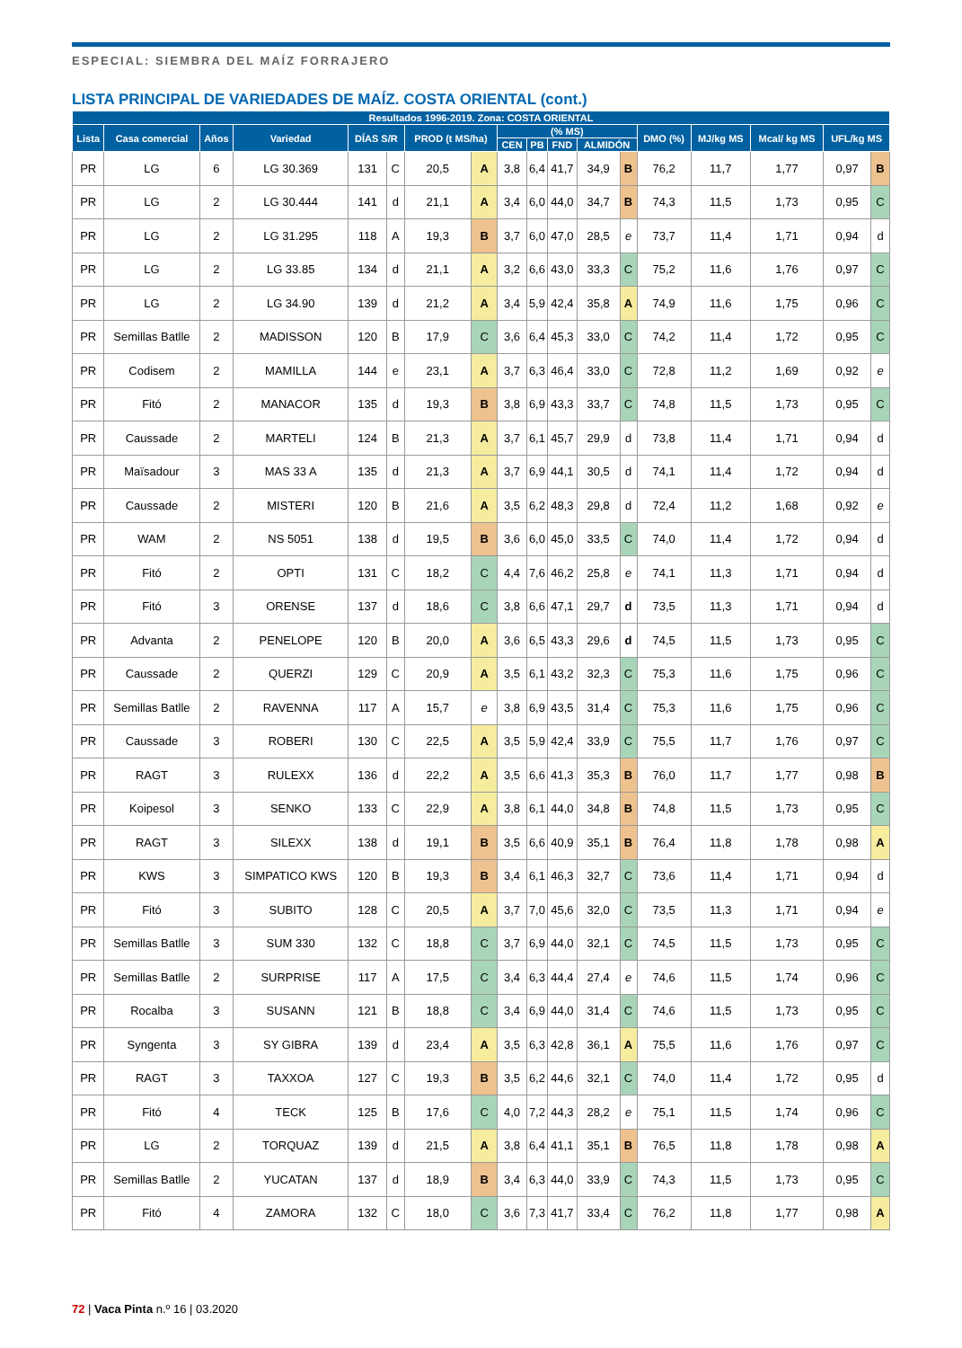ESPECIAL: SIEMBRA DEL MAÍZ FORRAJERO
LISTA PRINCIPAL DE VARIEDADES DE MAÍZ. COSTA ORIENTAL (cont.)
| Resultados 1996-2019. Zona: COSTA ORIENTAL | | | | | | | | | | | | | | | | | |
| --- | --- | --- | --- | --- | --- | --- | --- | --- | --- | --- | --- | --- | --- | --- | --- | --- | --- |
| Lista | Casa comercial | Años | Variedad | DÍAS S/R | | PROD (t MS/ha) | | (% MS) | | | | | DMO (%) | MJ/kg MS | Mcal/ kg MS | UFL/kg MS | |
| | | | | | | | | CEN | PB | FND | ALMIDÓN | | | | | | |
| PR | LG | 6 | LG 30.369 | 131 | C | 20,5 | A | 3,8 | 6,4 | 41,7 | 34,9 | B | 76,2 | 11,7 | 1,77 | 0,97 | B |
| PR | LG | 2 | LG 30.444 | 141 | d | 21,1 | A | 3,4 | 6,0 | 44,0 | 34,7 | B | 74,3 | 11,5 | 1,73 | 0,95 | C |
| PR | LG | 2 | LG 31.295 | 118 | A | 19,3 | B | 3,7 | 6,0 | 47,0 | 28,5 | e | 73,7 | 11,4 | 1,71 | 0,94 | d |
| PR | LG | 2 | LG 33.85 | 134 | d | 21,1 | A | 3,2 | 6,6 | 43,0 | 33,3 | C | 75,2 | 11,6 | 1,76 | 0,97 | C |
| PR | LG | 2 | LG 34.90 | 139 | d | 21,2 | A | 3,4 | 5,9 | 42,4 | 35,8 | A | 74,9 | 11,6 | 1,75 | 0,96 | C |
| PR | Semillas Batlle | 2 | MADISSON | 120 | B | 17,9 | C | 3,6 | 6,4 | 45,3 | 33,0 | C | 74,2 | 11,4 | 1,72 | 0,95 | C |
| PR | Codisem | 2 | MAMILLA | 144 | e | 23,1 | A | 3,7 | 6,3 | 46,4 | 33,0 | C | 72,8 | 11,2 | 1,69 | 0,92 | e |
| PR | Fitó | 2 | MANACOR | 135 | d | 19,3 | B | 3,8 | 6,9 | 43,3 | 33,7 | C | 74,8 | 11,5 | 1,73 | 0,95 | C |
| PR | Caussade | 2 | MARTELI | 124 | B | 21,3 | A | 3,7 | 6,1 | 45,7 | 29,9 | d | 73,8 | 11,4 | 1,71 | 0,94 | d |
| PR | Maïsadour | 3 | MAS 33 A | 135 | d | 21,3 | A | 3,7 | 6,9 | 44,1 | 30,5 | d | 74,1 | 11,4 | 1,72 | 0,94 | d |
| PR | Caussade | 2 | MISTERI | 120 | B | 21,6 | A | 3,5 | 6,2 | 48,3 | 29,8 | d | 72,4 | 11,2 | 1,68 | 0,92 | e |
| PR | WAM | 2 | NS 5051 | 138 | d | 19,5 | B | 3,6 | 6,0 | 45,0 | 33,5 | C | 74,0 | 11,4 | 1,72 | 0,94 | d |
| PR | Fitó | 2 | OPTI | 131 | C | 18,2 | C | 4,4 | 7,6 | 46,2 | 25,8 | e | 74,1 | 11,3 | 1,71 | 0,94 | d |
| PR | Fitó | 3 | ORENSE | 137 | d | 18,6 | C | 3,8 | 6,6 | 47,1 | 29,7 | d | 73,5 | 11,3 | 1,71 | 0,94 | d |
| PR | Advanta | 2 | PENELOPE | 120 | B | 20,0 | A | 3,6 | 6,5 | 43,3 | 29,6 | d | 74,5 | 11,5 | 1,73 | 0,95 | C |
| PR | Caussade | 2 | QUERZI | 129 | C | 20,9 | A | 3,5 | 6,1 | 43,2 | 32,3 | C | 75,3 | 11,6 | 1,75 | 0,96 | C |
| PR | Semillas Batlle | 2 | RAVENNA | 117 | A | 15,7 | e | 3,8 | 6,9 | 43,5 | 31,4 | C | 75,3 | 11,6 | 1,75 | 0,96 | C |
| PR | Caussade | 3 | ROBERI | 130 | C | 22,5 | A | 3,5 | 5,9 | 42,4 | 33,9 | C | 75,5 | 11,7 | 1,76 | 0,97 | C |
| PR | RAGT | 3 | RULEXX | 136 | d | 22,2 | A | 3,5 | 6,6 | 41,3 | 35,3 | B | 76,0 | 11,7 | 1,77 | 0,98 | B |
| PR | Koipesol | 3 | SENKO | 133 | C | 22,9 | A | 3,8 | 6,1 | 44,0 | 34,8 | B | 74,8 | 11,5 | 1,73 | 0,95 | C |
| PR | RAGT | 3 | SILEXX | 138 | d | 19,1 | B | 3,5 | 6,6 | 40,9 | 35,1 | B | 76,4 | 11,8 | 1,78 | 0,98 | A |
| PR | KWS | 3 | SIMPATICO KWS | 120 | B | 19,3 | B | 3,4 | 6,1 | 46,3 | 32,7 | C | 73,6 | 11,4 | 1,71 | 0,94 | d |
| PR | Fitó | 3 | SUBITO | 128 | C | 20,5 | A | 3,7 | 7,0 | 45,6 | 32,0 | C | 73,5 | 11,3 | 1,71 | 0,94 | e |
| PR | Semillas Batlle | 3 | SUM 330 | 132 | C | 18,8 | C | 3,7 | 6,9 | 44,0 | 32,1 | C | 74,5 | 11,5 | 1,73 | 0,95 | C |
| PR | Semillas Batlle | 2 | SURPRISE | 117 | A | 17,5 | C | 3,4 | 6,3 | 44,4 | 27,4 | e | 74,6 | 11,5 | 1,74 | 0,96 | C |
| PR | Rocalba | 3 | SUSANN | 121 | B | 18,8 | C | 3,4 | 6,9 | 44,0 | 31,4 | C | 74,6 | 11,5 | 1,73 | 0,95 | C |
| PR | Syngenta | 3 | SY GIBRA | 139 | d | 23,4 | A | 3,5 | 6,3 | 42,8 | 36,1 | A | 75,5 | 11,6 | 1,76 | 0,97 | C |
| PR | RAGT | 3 | TAXXOA | 127 | C | 19,3 | B | 3,5 | 6,2 | 44,6 | 32,1 | C | 74,0 | 11,4 | 1,72 | 0,95 | d |
| PR | Fitó | 4 | TECK | 125 | B | 17,6 | C | 4,0 | 7,2 | 44,3 | 28,2 | e | 75,1 | 11,5 | 1,74 | 0,96 | C |
| PR | LG | 2 | TORQUAZ | 139 | d | 21,5 | A | 3,8 | 6,4 | 41,1 | 35,1 | B | 76,5 | 11,8 | 1,78 | 0,98 | A |
| PR | Semillas Batlle | 2 | YUCATAN | 137 | d | 18,9 | B | 3,4 | 6,3 | 44,0 | 33,9 | C | 74,3 | 11,5 | 1,73 | 0,95 | C |
| PR | Fitó | 4 | ZAMORA | 132 | C | 18,0 | C | 3,6 | 7,3 | 41,7 | 33,4 | C | 76,2 | 11,8 | 1,77 | 0,98 | A |
72 | Vaca Pinta n.º 16 | 03.2020